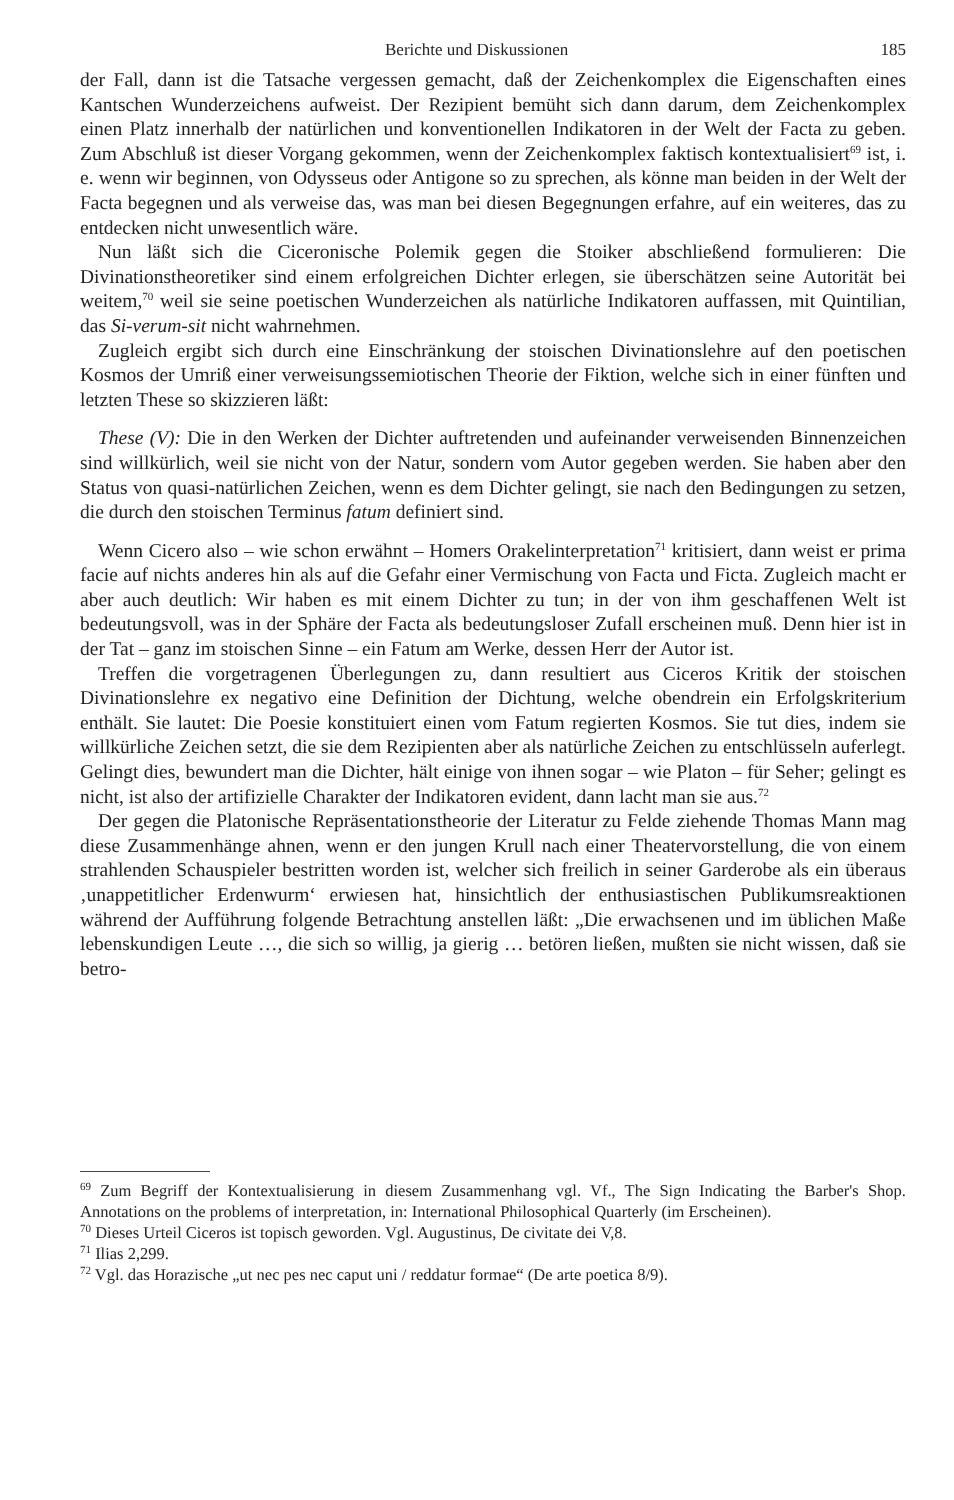Berichte und Diskussionen 185
der Fall, dann ist die Tatsache vergessen gemacht, daß der Zeichenkomplex die Eigenschaften eines Kantschen Wunderzeichens aufweist. Der Rezipient bemüht sich dann darum, dem Zeichenkomplex einen Platz innerhalb der natürlichen und konventionellen Indikatoren in der Welt der Facta zu geben. Zum Abschluß ist dieser Vorgang gekommen, wenn der Zeichenkomplex faktisch kontextualisiert<sup>69</sup> ist, i. e. wenn wir beginnen, von Odysseus oder Antigone so zu sprechen, als könne man beiden in der Welt der Facta begegnen und als verweise das, was man bei diesen Begegnungen erfahre, auf ein weiteres, das zu entdecken nicht unwesentlich wäre.
Nun läßt sich die Ciceronische Polemik gegen die Stoiker abschließend formulieren: Die Divinationstheoretiker sind einem erfolgreichen Dichter erlegen, sie überschätzen seine Autorität bei weitem,<sup>70</sup> weil sie seine poetischen Wunderzeichen als natürliche Indikatoren auffassen, mit Quintilian, das Si-verum-sit nicht wahrnehmen.
Zugleich ergibt sich durch eine Einschränkung der stoischen Divinationslehre auf den poetischen Kosmos der Umriß einer verweisungssemiotischen Theorie der Fiktion, welche sich in einer fünften und letzten These so skizzieren läßt:
These (V): Die in den Werken der Dichter auftretenden und aufeinander verweisenden Binnenzeichen sind willkürlich, weil sie nicht von der Natur, sondern vom Autor gegeben werden. Sie haben aber den Status von quasi-natürlichen Zeichen, wenn es dem Dichter gelingt, sie nach den Bedingungen zu setzen, die durch den stoischen Terminus fatum definiert sind.
Wenn Cicero also – wie schon erwähnt – Homers Orakelinterpretation<sup>71</sup> kritisiert, dann weist er prima facie auf nichts anderes hin als auf die Gefahr einer Vermischung von Facta und Ficta. Zugleich macht er aber auch deutlich: Wir haben es mit einem Dichter zu tun; in der von ihm geschaffenen Welt ist bedeutungsvoll, was in der Sphäre der Facta als bedeutungsloser Zufall erscheinen muß. Denn hier ist in der Tat – ganz im stoischen Sinne – ein Fatum am Werke, dessen Herr der Autor ist.
Treffen die vorgetragenen Überlegungen zu, dann resultiert aus Ciceros Kritik der stoischen Divinationslehre ex negativo eine Definition der Dichtung, welche obendrein ein Erfolgskriterium enthält. Sie lautet: Die Poesie konstituiert einen vom Fatum regierten Kosmos. Sie tut dies, indem sie willkürliche Zeichen setzt, die sie dem Rezipienten aber als natürliche Zeichen zu entschlüsseln auferlegt. Gelingt dies, bewundert man die Dichter, hält einige von ihnen sogar – wie Platon – für Seher; gelingt es nicht, ist also der artifizielle Charakter der Indikatoren evident, dann lacht man sie aus.<sup>72</sup>
Der gegen die Platonische Repräsentationstheorie der Literatur zu Felde ziehende Thomas Mann mag diese Zusammenhänge ahnen, wenn er den jungen Krull nach einer Theatervorstellung, die von einem strahlenden Schauspieler bestritten worden ist, welcher sich freilich in seiner Garderobe als ein überaus ‚unappetitlicher Erdenwurm‘ erwiesen hat, hinsichtlich der enthusiastischen Publikumsreaktionen während der Aufführung folgende Betrachtung anstellen läßt: „Die erwachsenen und im üblichen Maße lebenskundigen Leute …, die sich so willig, ja gierig … betören ließen, mußten sie nicht wissen, daß sie betro-
<sup>69</sup> Zum Begriff der Kontextualisierung in diesem Zusammenhang vgl. Vf., The Sign Indicating the Barber's Shop. Annotations on the problems of interpretation, in: International Philosophical Quarterly (im Erscheinen).
<sup>70</sup> Dieses Urteil Ciceros ist topisch geworden. Vgl. Augustinus, De civitate dei V,8.
<sup>71</sup> Ilias 2,299.
<sup>72</sup> Vgl. das Horazische „ut nec pes nec caput uni / reddatur formae“ (De arte poetica 8/9).